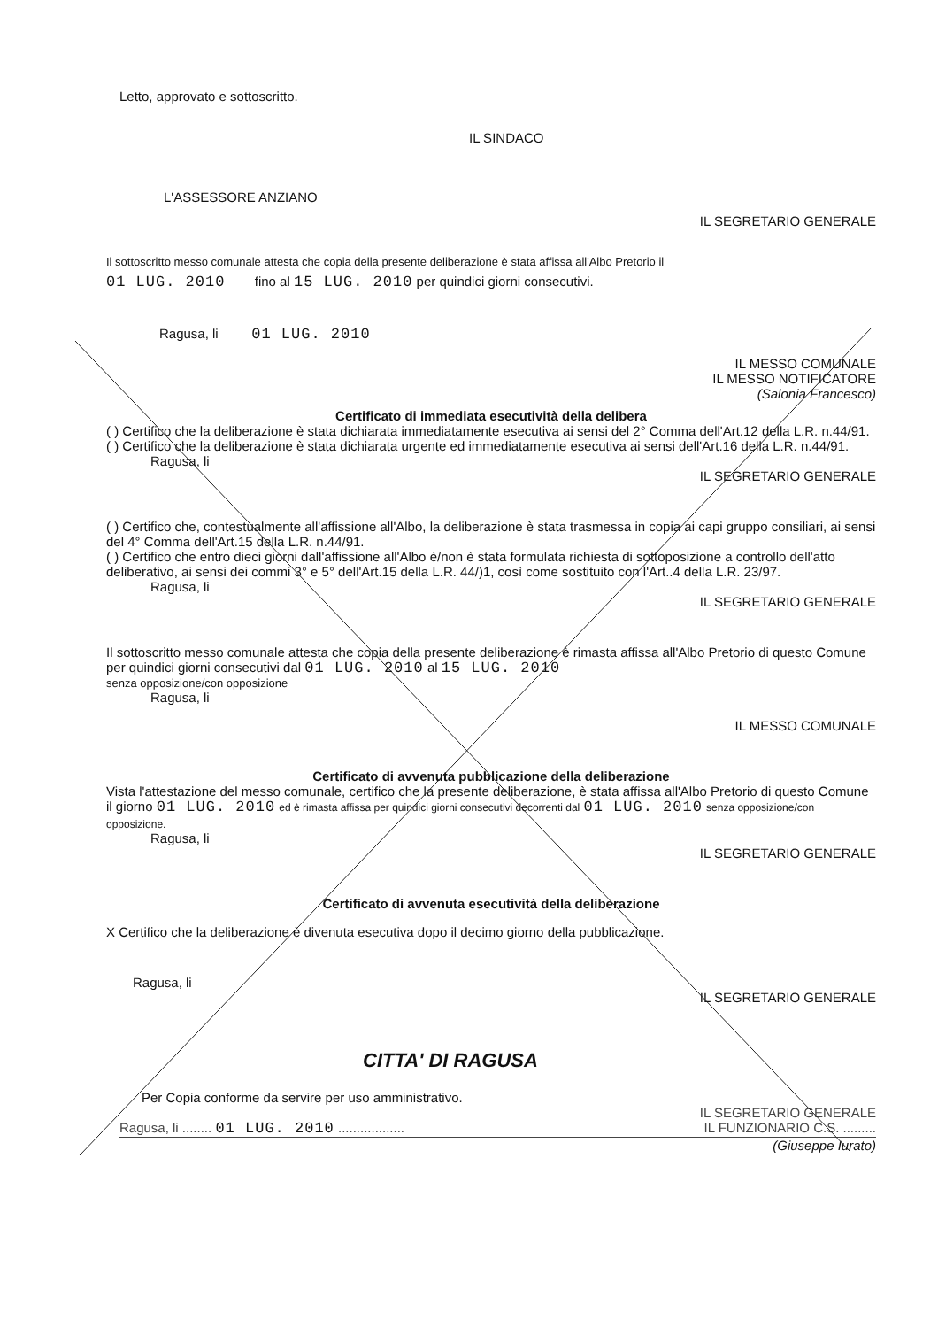Letto, approvato e sottoscritto.
IL SINDACO
L'ASSESSORE ANZIANO
IL SEGRETARIO GENERALE
Il sottoscritto messo comunale attesta che copia della presente deliberazione è stata affissa all'Albo Pretorio il
01 LUG. 2010 fino al 15 LUG. 2010 per quindici giorni consecutivi.
Ragusa, li 01 LUG. 2010
IL MESSO COMUNALE
IL MESSO NOTIFICATORE
(Salonia Francesco)
Certificato di immediata esecutività della delibera
( ) Certifico che la deliberazione è stata dichiarata immediatamente esecutiva ai sensi del 2° Comma dell'Art.12 della L.R. n.44/91.
( ) Certifico che la deliberazione è stata dichiarata urgente ed immediatamente esecutiva ai sensi dell'Art.16 della L.R. n.44/91.
Ragusa, li
IL SEGRETARIO GENERALE
( ) Certifico che, contestualmente all'affissione all'Albo, la deliberazione è stata trasmessa in copia ai capi gruppo consiliari, ai sensi del 4° Comma dell'Art.15 della L.R. n.44/91.
( ) Certifico che entro dieci giorni dall'affissione all'Albo è/non è stata formulata richiesta di sottoposizione a controllo dell'atto deliberativo, ai sensi dei commi 3° e 5° dell'Art.15 della L.R. 44/)1, così come sostituito con l'Art..4 della L.R. 23/97.
Ragusa, li
IL SEGRETARIO GENERALE
Il sottoscritto messo comunale attesta che copia della presente deliberazione è rimasta affissa all'Albo Pretorio di questo Comune per quindici giorni consecutivi dal 01 LUG. 2010 al 15 LUG. 2010
senza opposizione/con opposizione
Ragusa, li
IL MESSO COMUNALE
Certificato di avvenuta pubblicazione della deliberazione
Vista l'attestazione del messo comunale, certifico che la presente deliberazione, è stata affissa all'Albo Pretorio di questo Comune il giorno 01 LUG. 2010 ed è rimasta affissa per quindici giorni consecutivi decorrenti dal 01 LUG. 2010 senza opposizione/con opposizione.
Ragusa, li
IL SEGRETARIO GENERALE
Certificato di avvenuta esecutività della deliberazione
X Certifico che la deliberazione è divenuta esecutiva dopo il decimo giorno della pubblicazione.
Ragusa, li
IL SEGRETARIO GENERALE
CITTA' DI RAGUSA
Per Copia conforme da servire per uso amministrativo.
IL SEGRETARIO GENERALE
Ragusa, li ........ 01 LUG. 2010 .................. IL FUNZIONARIO C.S. .........
(Giuseppe Iurato)